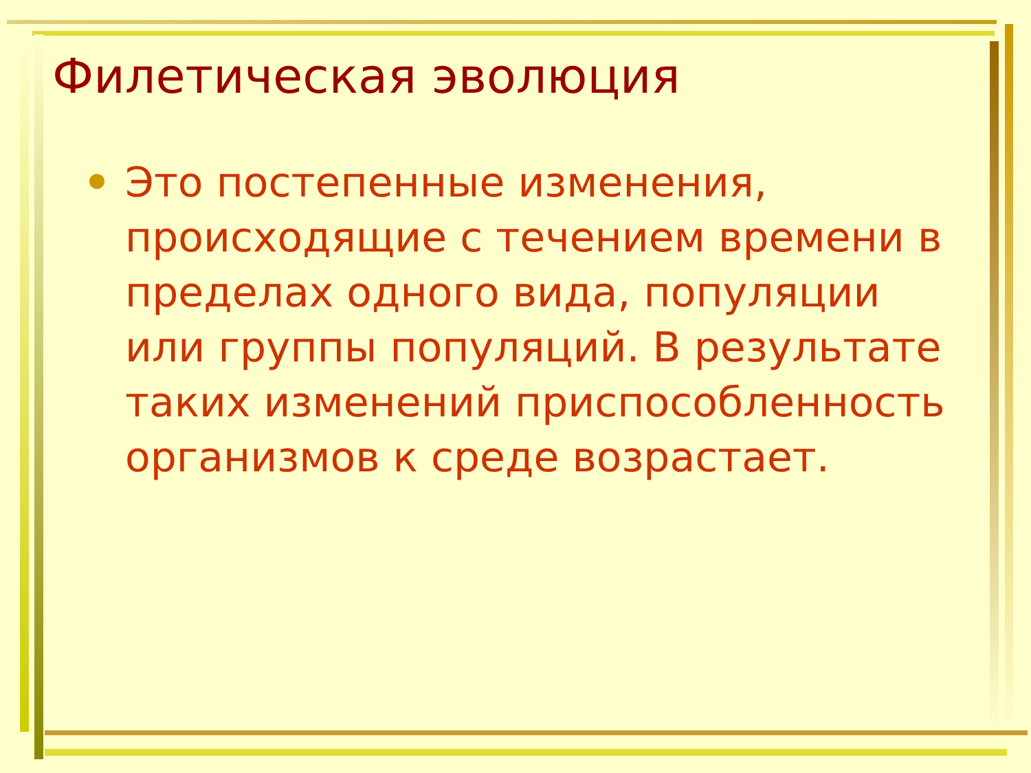Филетическая эволюция
Это постепенные изменения, происходящие с течением времени в пределах одного вида, популяции или группы популяций. В результате таких изменений приспособленность организмов к среде возрастает.